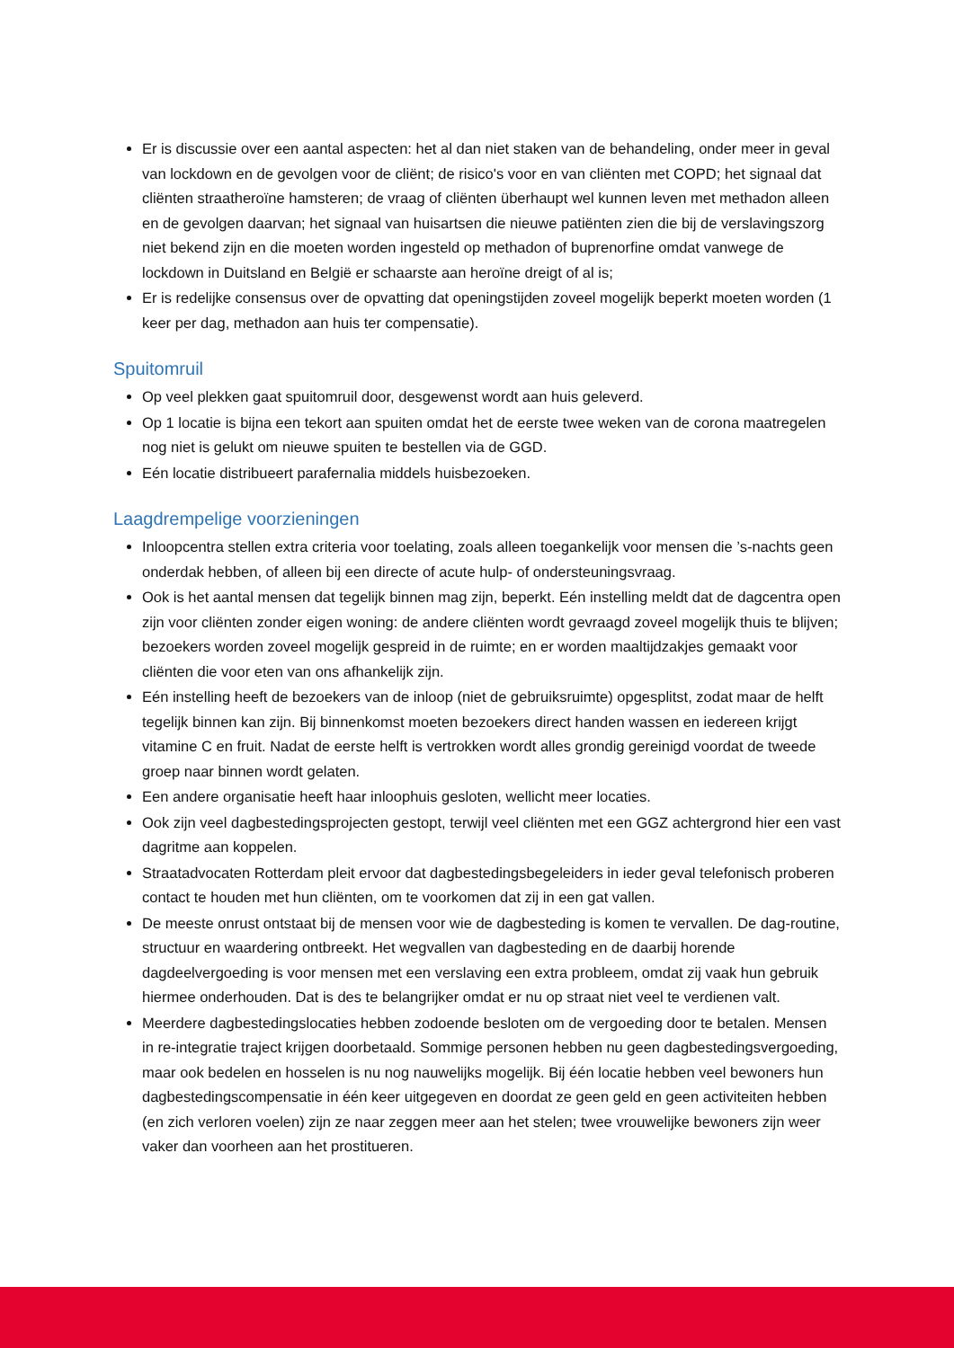Er is discussie over een aantal aspecten: het al dan niet staken van de behandeling, onder meer in geval van lockdown en de gevolgen voor de cliënt; de risico's voor en van cliënten met COPD; het signaal dat cliënten straatheroïne hamsteren; de vraag of cliënten überhaupt wel kunnen leven met methadon alleen en de gevolgen daarvan; het signaal van huisartsen die nieuwe patiënten zien die bij de verslavingszorg niet bekend zijn en die moeten worden ingesteld op methadon of buprenorfine omdat vanwege de lockdown in Duitsland en België er schaarste aan heroïne dreigt of al is;
Er is redelijke consensus over de opvatting dat openingstijden zoveel mogelijk beperkt moeten worden (1 keer per dag, methadon aan huis ter compensatie).
Spuitomruil
Op veel plekken gaat spuitomruil door, desgewenst wordt aan huis geleverd.
Op 1 locatie is bijna een tekort aan spuiten omdat het de eerste twee weken van de corona maatregelen nog niet is gelukt om nieuwe spuiten te bestellen via de GGD.
Eén locatie distribueert parafernalia middels huisbezoeken.
Laagdrempelige voorzieningen
Inloopcentra stellen extra criteria voor toelating, zoals alleen toegankelijk voor mensen die ’s-nachts geen onderdak hebben, of alleen bij een directe of acute hulp- of ondersteuningsvraag.
Ook is het aantal mensen dat tegelijk binnen mag zijn, beperkt. Eén instelling meldt dat de dagcentra open zijn voor cliënten zonder eigen woning: de andere cliënten wordt gevraagd zoveel mogelijk thuis te blijven; bezoekers worden zoveel mogelijk gespreid in de ruimte; en er worden maaltijdzakjes gemaakt voor cliënten die voor eten van ons afhankelijk zijn.
Eén instelling heeft de bezoekers van de inloop (niet de gebruiksruimte) opgesplitst, zodat maar de helft tegelijk binnen kan zijn. Bij binnenkomst moeten bezoekers direct handen wassen en iedereen krijgt vitamine C en fruit. Nadat de eerste helft is vertrokken wordt alles grondig gereinigd voordat de tweede groep naar binnen wordt gelaten.
Een andere organisatie heeft haar inloophuis gesloten, wellicht meer locaties.
Ook zijn veel dagbestedingsprojecten gestopt, terwijl veel cliënten met een GGZ achtergrond hier een vast dagritme aan koppelen.
Straatadvocaten Rotterdam pleit ervoor dat dagbestedingsbegeleiders in ieder geval telefonisch proberen contact te houden met hun cliënten, om te voorkomen dat zij in een gat vallen.
De meeste onrust ontstaat bij de mensen voor wie de dagbesteding is komen te vervallen. De dag-routine, structuur en waardering ontbreekt. Het wegvallen van dagbesteding en de daarbij horende dagdeelvergoeding is voor mensen met een verslaving een extra probleem, omdat zij vaak hun gebruik hiermee onderhouden. Dat is des te belangrijker omdat er nu op straat niet veel te verdienen valt.
Meerdere dagbestedingslocaties hebben zodoende besloten om de vergoeding door te betalen. Mensen in re-integratie traject krijgen doorbetaald. Sommige personen hebben nu geen dagbestedingsvergoeding, maar ook bedelen en hosselen is nu nog nauwelijks mogelijk. Bij één locatie hebben veel bewoners hun dagbestedingscompensatie in één keer uitgegeven en doordat ze geen geld en geen activiteiten hebben (en zich verloren voelen) zijn ze naar zeggen meer aan het stelen; twee vrouwelijke bewoners zijn weer vaker dan voorheen aan het prostitueren.